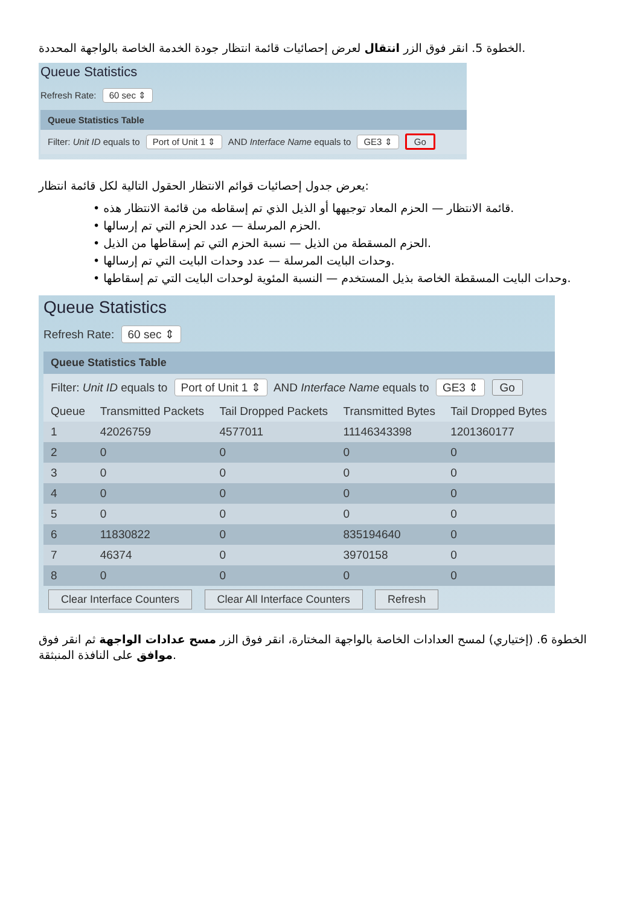الخطوة 5. انقر فوق الزر انتقال لعرض إحصائيات قائمة انتظار جودة الخدمة الخاصة بالواجهة المحددة.
Queue Statistics
Refresh Rate: 60 sec ⇕
Queue Statistics Table
Filter: Unit ID equals to Port of Unit 1 ⇕ AND Interface Name equals to GE3 ⇕ Go
يعرض جدول إحصائيات قوائم الانتظار الحقول التالية لكل قائمة انتظار:
• قائمة الانتظار — الحزم المعاد توجيهها أو الذيل الذي تم إسقاطه من قائمة الانتظار هذه.
• الحزم المرسلة — عدد الحزم التي تم إرسالها.
• الحزم المسقطة من الذيل — نسبة الحزم التي تم إسقاطها من الذيل.
• وحدات البايت المرسلة — عدد وحدات البايت التي تم إرسالها.
• وحدات البايت المسقطة الخاصة بذيل المستخدم — النسبة المئوية لوحدات البايت التي تم إسقاطها.
Queue Statistics
Refresh Rate: 60 sec ⇕
Queue Statistics Table
Filter: Unit ID equals to Port of Unit 1 ⇕ AND Interface Name equals to GE3 ⇕ Go
| Queue | Transmitted Packets | Tail Dropped Packets | Transmitted Bytes | Tail Dropped Bytes |
| --- | --- | --- | --- | --- |
| 1 | 42026759 | 4577011 | 11146343398 | 1201360177 |
| 2 | 0 | 0 | 0 | 0 |
| 3 | 0 | 0 | 0 | 0 |
| 4 | 0 | 0 | 0 | 0 |
| 5 | 0 | 0 | 0 | 0 |
| 6 | 11830822 | 0 | 835194640 | 0 |
| 7 | 46374 | 0 | 3970158 | 0 |
| 8 | 0 | 0 | 0 | 0 |
Clear Interface Counters Clear All Interface Counters Refresh
الخطوة 6. (إختياري) لمسح العدادات الخاصة بالواجهة المختارة، انقر فوق الزر مسح عدادات الواجهة ثم انقر فوق موافق على النافذة المنبثقة.